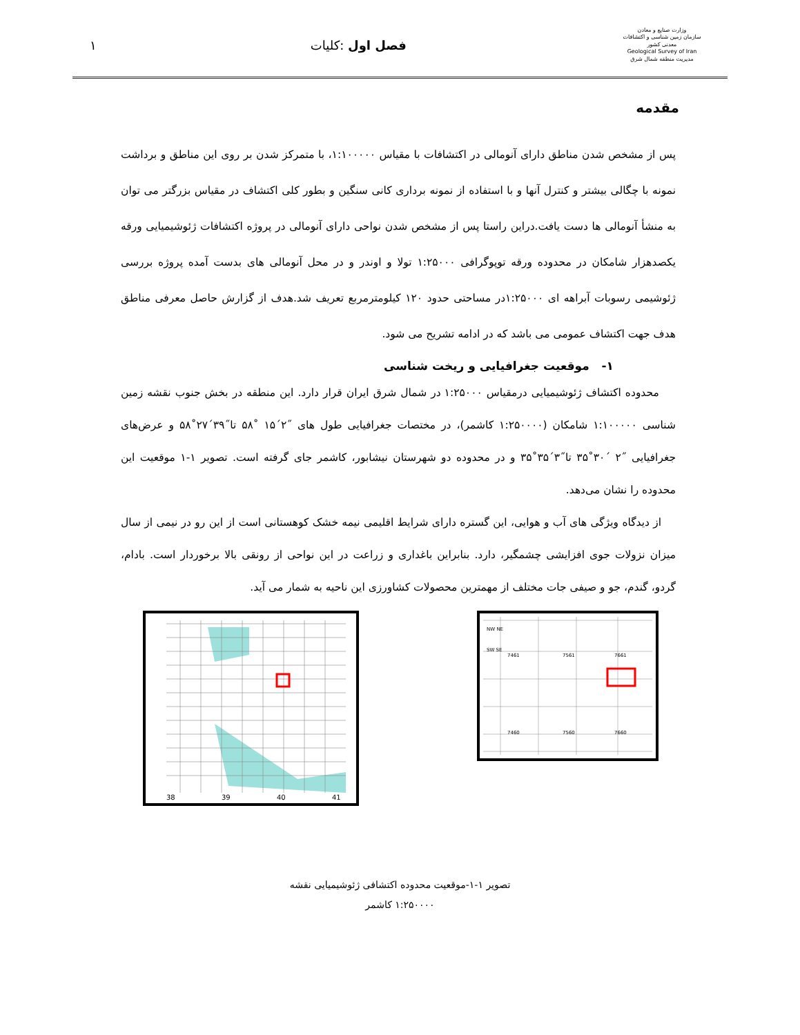وزارت صنایع و معادن
سازمان زمین شناسی و اکتشافات معدنی کشور
Geological Survey of Iran
مدیریت منطقه شمال شرق
فصل اول :کلیات ۱
مقدمه
پس از مشخص شدن مناطق دارای آنومالی در اکتشافات با مقیاس ۱:۱۰۰۰۰۰، با متمرکز شدن بر روی این مناطق و برداشت نمونه با چگالی بیشتر و کنترل آنها و با استفاده از نمونه برداری کانی سنگین و بطور کلی اکتشاف در مقیاس بزرگتر می توان به منشأ آنومالی ها دست یافت.دراین راستا پس از مشخص شدن نواحی دارای آنومالی در پروژه اکتشافات ژئوشیمیایی ورقه یکصدهزار شامکان در محدوده ورقه توپوگرافی ۱:۲۵۰۰۰ تولا و اوندر و در محل آنومالی های بدست آمده پروژه بررسی ژئوشیمی رسوبات آبراهه ای ۱:۲۵۰۰۰در مساحتی حدود ۱۲۰ کیلومترمربع تعریف شد.هدف از گزارش حاصل معرفی مناطق هدف جهت اکتشاف عمومی می باشد که در ادامه تشریح می شود.
۱- موقعیت جغرافیایی و ریخت شناسی
محدوده اکتشاف ژئوشیمیایی درمقیاس ۱:۲۵۰۰۰ در شمال شرق ایران قرار دارد. این منطقه در بخش جنوب نقشه زمین شناسی ۱:۱۰۰۰۰۰ شامکان (۱:۲۵۰۰۰۰ کاشمر)، در مختصات جغرافیایی طول های ˝۲´۱۵ ˚۵۸ تا˝۳۹´۲۷˚۵۸ و عرض‌های جغرافیایی ˝۲ ´۳۰˚۳۵ تا˝۳´۳۵˚۳۵ و در محدوده دو شهرستان نیشابور، کاشمر جای گرفته است. تصویر ۱-۱ موقعیت این محدوده را نشان می‌دهد.
از دیدگاه ویژگی های آب و هوایی، این گستره دارای شرایط اقلیمی نیمه خشک کوهستانی است از این رو در نیمی از سال میزان نزولات جوی افزایشی چشمگیر، دارد. بنابراین باغداری و زراعت در این نواحی از رونقی بالا برخوردار است. بادام، گردو، گندم، جو و صیفی جات مختلف از مهمترین محصولات کشاورزی این ناحیه به شمار می آید.
38
39
40
41
NW NE
SW SE
7461
7561
7661
7460
7560
7660
تصویر ۱-۱-موقعیت محدوده اکتشافی ژئوشیمیایی نقشه
۱:۲۵۰۰۰۰ کاشمر